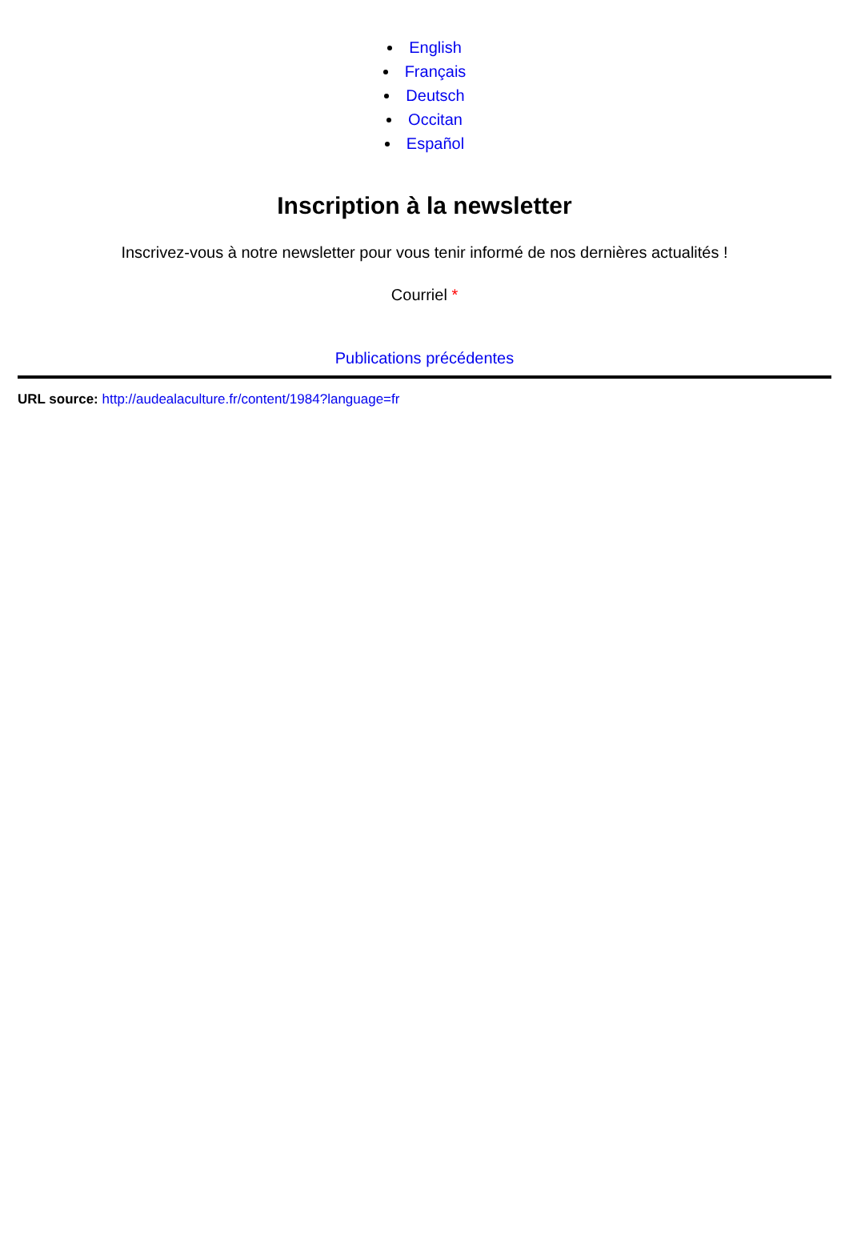English
Français
Deutsch
Occitan
Español
Inscription à la newsletter
Inscrivez-vous à notre newsletter pour vous tenir informé de nos dernières actualités !
Courriel *
Publications précédentes
URL source: http://audealaculture.fr/content/1984?language=fr